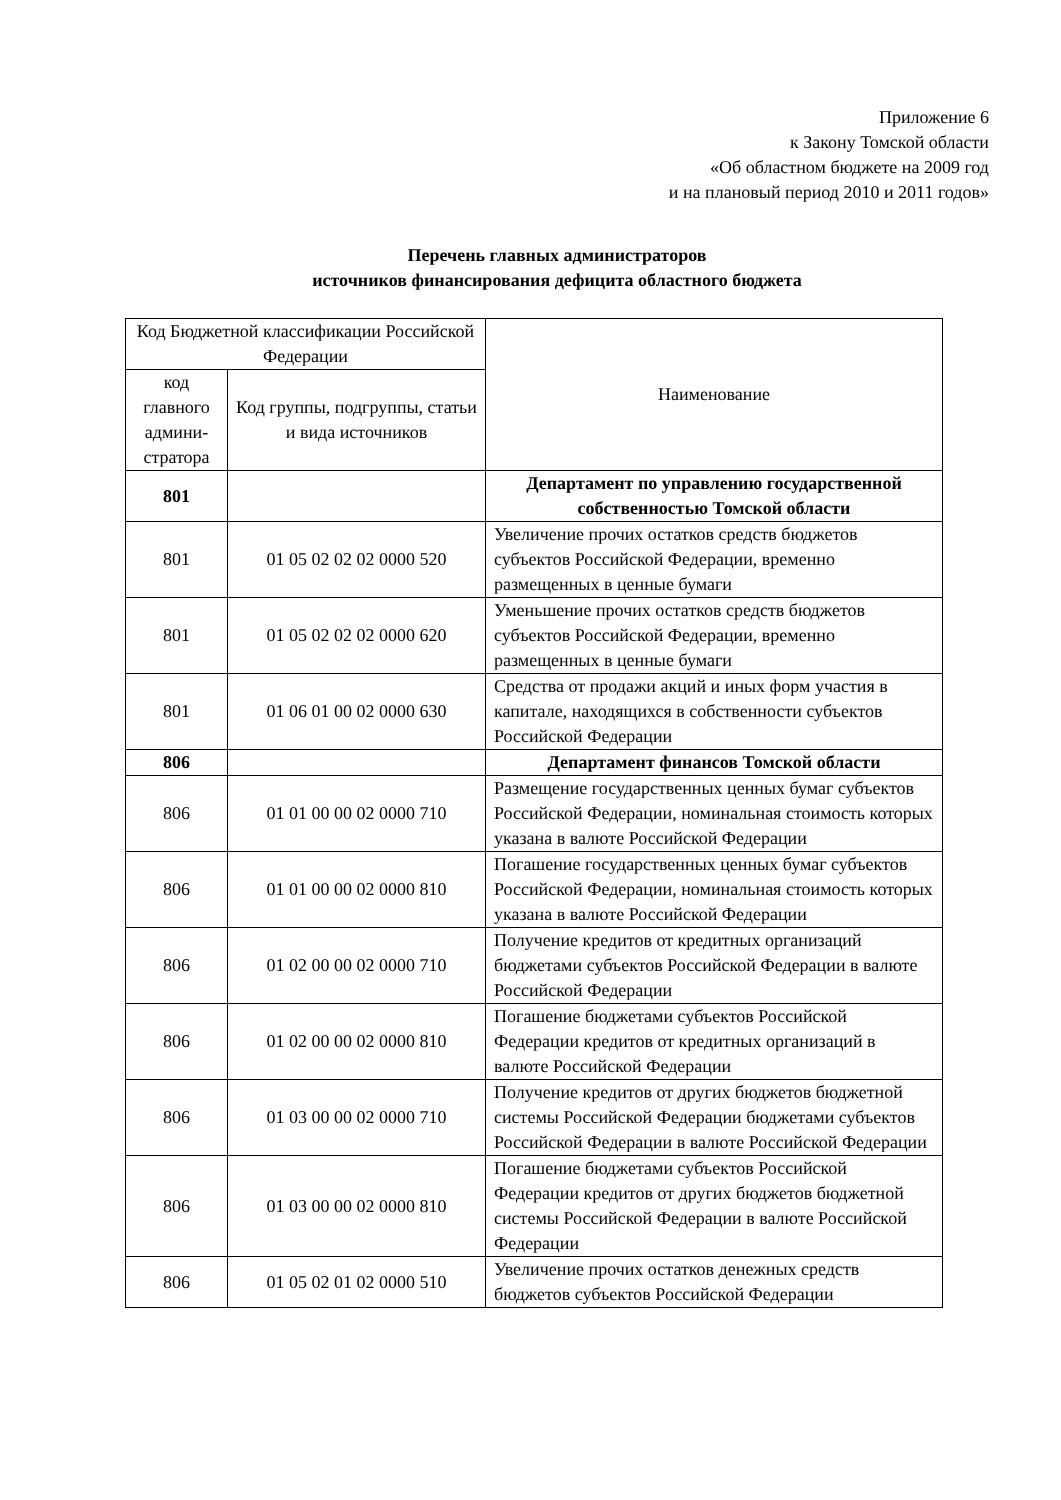Приложение 6
к Закону Томской области
«Об областном бюджете на 2009 год
и на плановый период 2010 и 2011 годов»
Перечень главных администраторов
источников финансирования дефицита областного бюджета
| Код Бюджетной классификации Российской Федерации | | Наименование |
| --- | --- | --- |
| код главного админи-стратора | Код группы, подгруппы, статьи и вида источников | |
| 801 | | Департамент по управлению государственной собственностью Томской области |
| 801 | 01 05 02 02 02 0000 520 | Увеличение прочих остатков средств бюджетов субъектов Российской Федерации, временно размещенных в ценные бумаги |
| 801 | 01 05 02 02 02 0000 620 | Уменьшение прочих остатков средств бюджетов субъектов Российской Федерации, временно размещенных в ценные бумаги |
| 801 | 01 06 01 00 02 0000 630 | Средства от продажи акций и иных форм участия в капитале, находящихся в собственности субъектов Российской Федерации |
| 806 | | Департамент финансов Томской области |
| 806 | 01 01 00 00 02 0000 710 | Размещение государственных ценных бумаг субъектов Российской Федерации, номинальная стоимость которых указана в валюте Российской Федерации |
| 806 | 01 01 00 00 02 0000 810 | Погашение государственных ценных бумаг субъектов Российской Федерации, номинальная стоимость которых указана в валюте Российской Федерации |
| 806 | 01 02 00 00 02 0000 710 | Получение кредитов от кредитных организаций бюджетами субъектов Российской Федерации в валюте Российской Федерации |
| 806 | 01 02 00 00 02 0000 810 | Погашение бюджетами субъектов Российской Федерации кредитов от кредитных организаций в валюте Российской Федерации |
| 806 | 01 03 00 00 02 0000 710 | Получение кредитов от других бюджетов бюджетной системы Российской Федерации бюджетами субъектов Российской Федерации в валюте Российской Федерации |
| 806 | 01 03 00 00 02 0000 810 | Погашение бюджетами субъектов Российской Федерации кредитов от других бюджетов бюджетной системы Российской Федерации в валюте Российской Федерации |
| 806 | 01 05 02 01 02 0000 510 | Увеличение прочих остатков денежных средств бюджетов субъектов Российской Федерации |